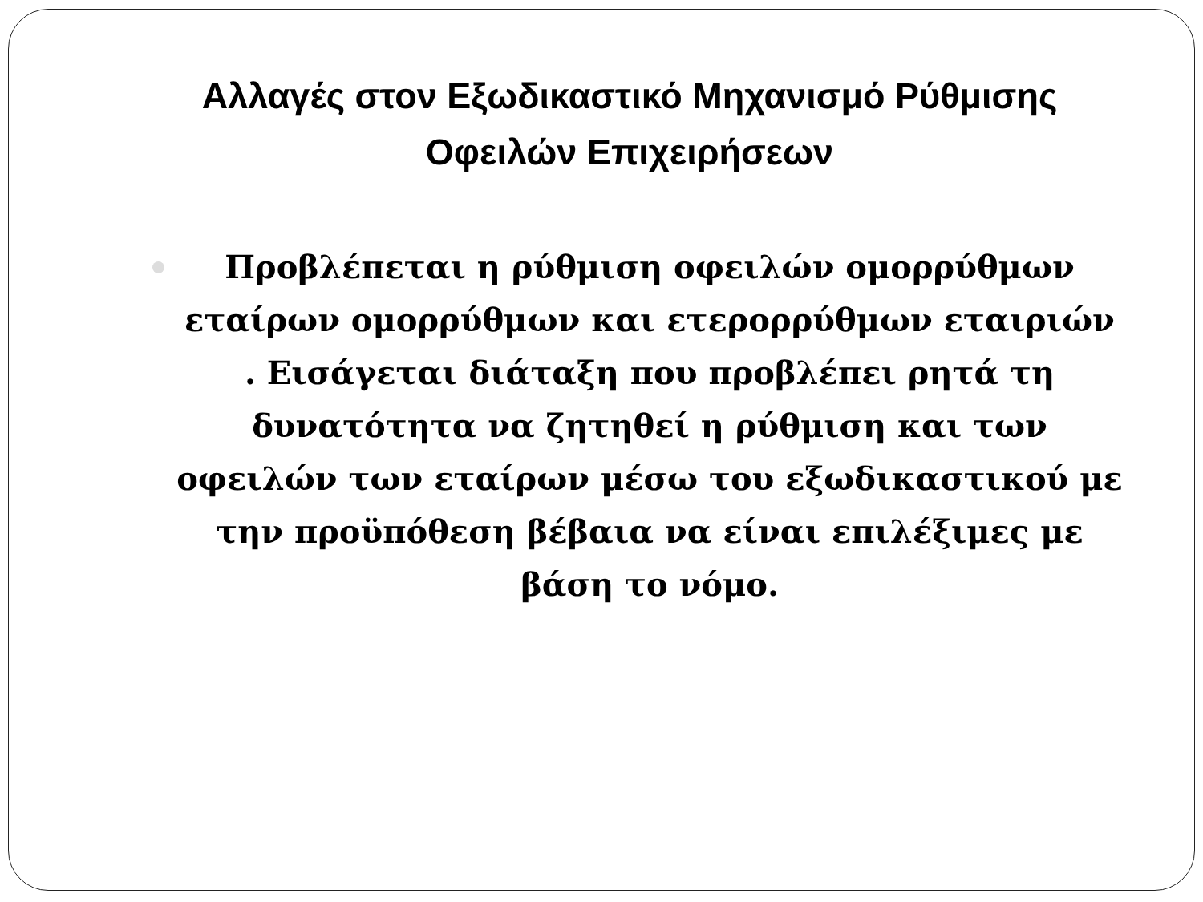Αλλαγές στον Εξωδικαστικό Μηχανισμό Ρύθμισης Οφειλών Επιχειρήσεων
Προβλέπεται η ρύθμιση οφειλών ομορρύθμων εταίρων ομορρύθμων και ετερορρύθμων εταιριών . Εισάγεται διάταξη που προβλέπει ρητά τη δυνατότητα να ζητηθεί η ρύθμιση και των οφειλών των εταίρων μέσω του εξωδικαστικού με την προϋπόθεση βέβαια να είναι επιλέξιμες με βάση το νόμο.